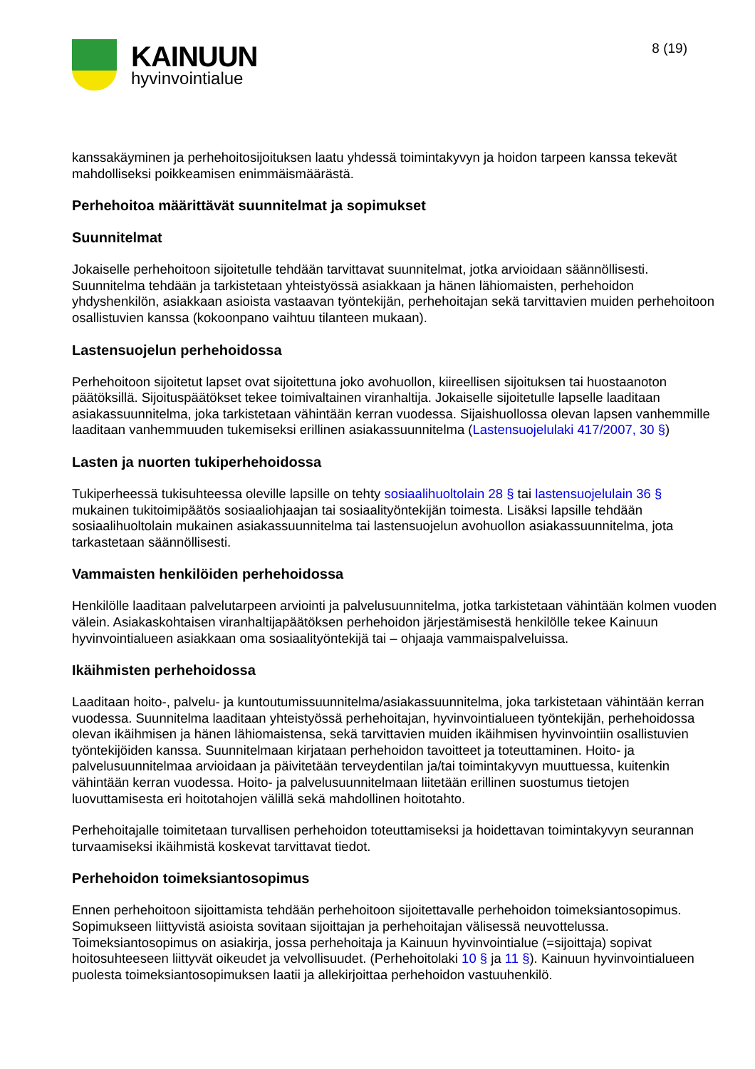KAINUUN
hyvinvointialue
8 (19)
kanssakäyminen ja perhehoitosijoituksen laatu yhdessä toimintakyvyn ja hoidon tarpeen kanssa tekevät mahdolliseksi poikkeamisen enimmäismäärästä.
Perhehoitoa määrittävät suunnitelmat ja sopimukset
Suunnitelmat
Jokaiselle perhehoitoon sijoitetulle tehdään tarvittavat suunnitelmat, jotka arvioidaan säännöllisesti. Suunnitelma tehdään ja tarkistetaan yhteistyössä asiakkaan ja hänen lähiomaisten, perhehoidon yhdyshenkilön, asiakkaan asioista vastaavan työntekijän, perhehoitajan sekä tarvittavien muiden perhehoitoon osallistuvien kanssa (kokoonpano vaihtuu tilanteen mukaan).
Lastensuojelun perhehoidossa
Perhehoitoon sijoitetut lapset ovat sijoitettuna joko avohuollon, kiireellisen sijoituksen tai huostaanoton päätöksillä. Sijoituspäätökset tekee toimivaltainen viranhaltija. Jokaiselle sijoitetulle lapselle laaditaan asiakassuunnitelma, joka tarkistetaan vähintään kerran vuodessa. Sijaishuollossa olevan lapsen vanhemmille laaditaan vanhemmuuden tukemiseksi erillinen asiakassuunnitelma (Lastensuojelulaki 417/2007, 30 §)
Lasten ja nuorten tukiperhehoidossa
Tukiperheessä tukisuhteessa oleville lapsille on tehty sosiaalihuoltolain 28 § tai lastensuojelulain 36 § mukainen tukitoimipäätös sosiaaliohjaajan tai sosiaalityöntekijän toimesta. Lisäksi lapsille tehdään sosiaalihuoltolain mukainen asiakassuunnitelma tai lastensuojelun avohuollon asiakassuunnitelma, jota tarkastetaan säännöllisesti.
Vammaisten henkilöiden perhehoidossa
Henkilölle laaditaan palvelutarpeen arviointi ja palvelusuunnitelma, jotka tarkistetaan vähintään kolmen vuoden välein. Asiakaskohtaisen viranhaltijapäätöksen perhehoidon järjestämisestä henkilölle tekee Kainuun hyvinvointialueen asiakkaan oma sosiaalityöntekijä tai – ohjaaja vammaispalveluissa.
Ikäihmisten perhehoidossa
Laaditaan hoito-, palvelu- ja kuntoutumissuunnitelma/asiakassuunnitelma, joka tarkistetaan vähintään kerran vuodessa. Suunnitelma laaditaan yhteistyössä perhehoitajan, hyvinvointialueen työntekijän, perhehoidossa olevan ikäihmisen ja hänen lähiomaistensa, sekä tarvittavien muiden ikäihmisen hyvinvointiin osallistuvien työntekijöiden kanssa. Suunnitelmaan kirjataan perhehoidon tavoitteet ja toteuttaminen. Hoito- ja palvelusuunnitelmaa arvioidaan ja päivitetään terveydentilan ja/tai toimintakyvyn muuttuessa, kuitenkin vähintään kerran vuodessa. Hoito- ja palvelusuunnitelmaan liitetään erillinen suostumus tietojen luovuttamisesta eri hoitotahojen välillä sekä mahdollinen hoitotahto.
Perhehoitajalle toimitetaan turvallisen perhehoidon toteuttamiseksi ja hoidettavan toimintakyvyn seurannan turvaamiseksi ikäihmistä koskevat tarvittavat tiedot.
Perhehoidon toimeksiantosopimus
Ennen perhehoitoon sijoittamista tehdään perhehoitoon sijoitettavalle perhehoidon toimeksiantosopimus. Sopimukseen liittyvistä asioista sovitaan sijoittajan ja perhehoitajan välisessä neuvottelussa. Toimeksiantosopimus on asiakirja, jossa perhehoitaja ja Kainuun hyvinvointialue (=sijoittaja) sopivat hoitosuhteeseen liittyvät oikeudet ja velvollisuudet. (Perhehoitolaki 10 § ja 11 §). Kainuun hyvinvointialueen puolesta toimeksiantosopimuksen laatii ja allekirjoittaa perhehoidon vastuuhenkilö.